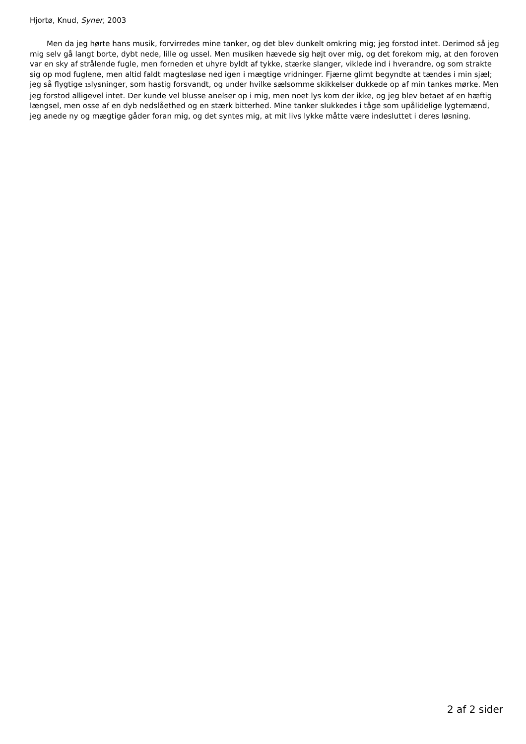Hjortø, Knud, Syner, 2003
Men da jeg hørte hans musik, forvirredes mine tanker, og det blev dunkelt omkring mig; jeg forstod intet. Derimod så jeg mig selv gå langt borte, dybt nede, lille og ussel. Men musiken hævede sig højt over mig, og det forekom mig, at den foroven var en sky af strålende fugle, men forneden et uhyre byldt af tykke, stærke slanger, viklede ind i hverandre, og som strakte sig op mod fuglene, men altid faldt magtesløse ned igen i mægtige vridninger. Fjærne glimt begyndte at tændes i min sjæl; jeg så flygtige 15lysninger, som hastig forsvandt, og under hvilke sælsomme skikkelser dukkede op af min tankes mørke. Men jeg forstod alligevel intet. Der kunde vel blusse anelser op i mig, men noet lys kom der ikke, og jeg blev betaet af en hæftig længsel, men osse af en dyb nedslåethed og en stærk bitterhed. Mine tanker slukkedes i tåge som upålidelige lygtemænd, jeg anede ny og mægtige gåder foran mig, og det syntes mig, at mit livs lykke måtte være indesluttet i deres løsning.
2 af 2 sider